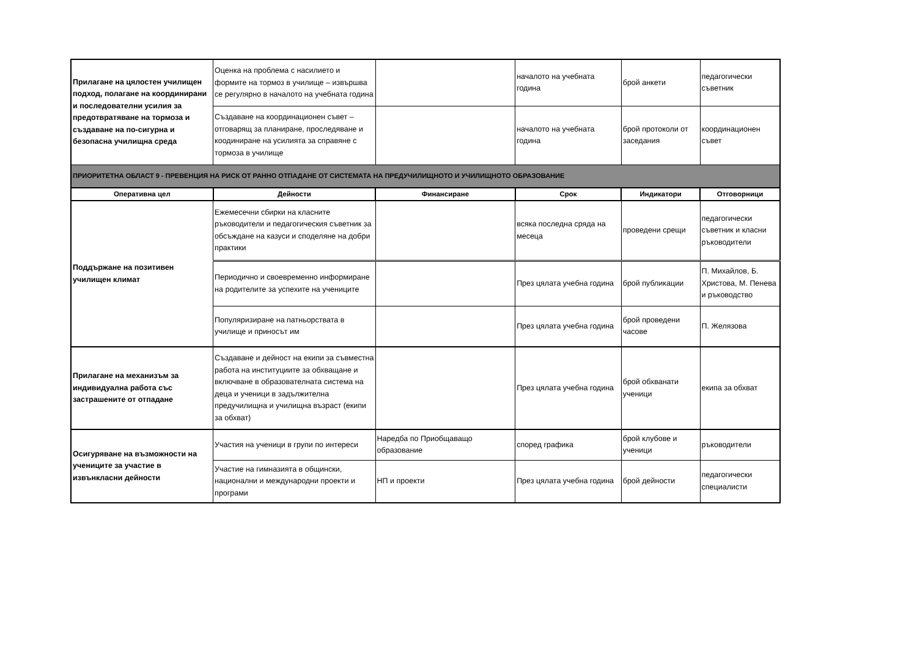| Прилагане на цялостен училищен подход, полагане на координирани и последователни усилия за предотвратяване на тормоза и създаване на по-сигурна и безопасна училищна среда | Оценка на проблема с насилието и формите на тормоз в училище – извършва се регулярно в началото на учебната година | | началото на учебната година | брой анкети | педагогически съветник |
| | Създаване на координационен съвет – отговарящ за планиране, проследяване и коодиниране на усилията за справяне с тормоза в училище | | началото на учебната година | брой протоколи от заседания | координационен съвет |
| ПРИОРИТЕТНА ОБЛАСТ 9 - ПРЕВЕНЦИЯ НА РИСК ОТ РАННО ОТПАДАНЕ ОТ СИСТЕМАТА НА ПРЕДУЧИЛИЩНОТО И УЧИЛИЩНОТО ОБРАЗОВАНИЕ | | | | | |
| Оперативна цел | Дейности | Финансиране | Срок | Индикатори | Отговорници |
| Поддържане на позитивен училищен климат | Ежемесечни сбирки на класните ръководители и педагогическия съветник за обсъждане на казуси и споделяне на добри практики | | всяка последна сряда на месеца | проведени срещи | педагогически съветник и класни ръководители |
| | Периодично и своевременно информиране на родителите за успехите на учениците | | През цялата учебна година | брой публикации | П. Михайлов, Б. Христова, М. Пенева и ръководство |
| | Популяризиране на патньорствата в училище и приносът им | | През цялата учебна година | брой проведени часове | П. Желязова |
| Прилагане на механизъм за индивидуална работа със застрашените от отпадане | Създаване и дейност на екипи за съвместна работа на институциите за обхващане и включване в образователната система на деца и ученици в задължителна предучилищна и училищна възраст (екипи за обхват) | | През цялата учебна година | брой обхванати ученици | екипа за обхват |
| Осигуряване на възможности на учениците за участие в извънкласни дейности | Участия на ученици в групи по интереси | Наредба по Приобщаващо образование | според графика | брой клубове и ученици | ръководители |
| | Участие на гимназията в общински, национални и международни проекти и програми | НП и проекти | През цялата учебна година | брой дейности | педагогически специалисти |